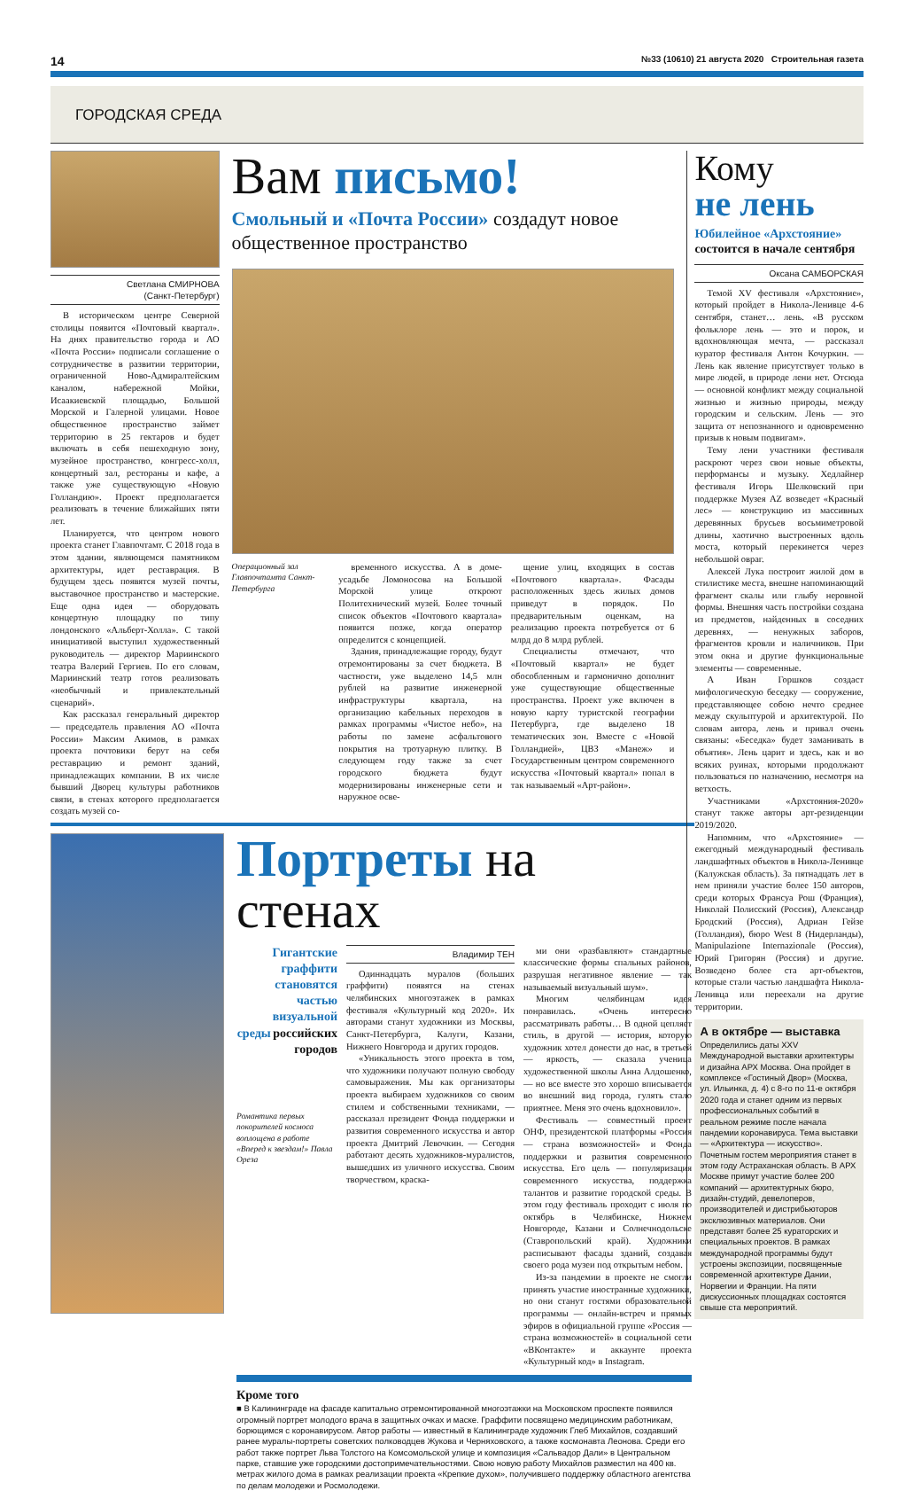14 №33 (10610) 21 августа 2020 Строительная газета
ГОРОДСКАЯ СРЕДА
Светлана СМИРНОВА
(Санкт-Петербург)
В историческом центре Северной столицы появится «Почтовый квартал». На днях правительство города и АО «Почта России» подписали соглашение о сотрудничестве в развитии территории, ограниченной Ново-Адмиралтейским каналом, набережной Мойки, Исаакиевской площадью, Большой Морской и Галерной улицами. Новое общественное пространство займет территорию в 25 гектаров и будет включать в себя пешеходную зону, музейное пространство, конгресс-холл, концертный зал, рестораны и кафе, а также уже существующую «Новую Голландию». Проект предполагается реализовать в течение ближайших пяти лет.
Планируется, что центром нового проекта станет Главпочтамт. С 2018 года в этом здании, являющемся памятником архитектуры, идет реставрация. В будущем здесь появятся музей почты, выставочное пространство и мастерские. Еще одна идея — оборудовать концертную площадку по типу лондонского «Альберт-Холла». С такой инициативой выступил художественный руководитель — директор Мариинского театра Валерий Гергиев. По его словам, Мариинский театр готов реализовать «необычный и привлекательный сценарий».
Как рассказал генеральный директор — председатель правления АО «Почта России» Максим Акимов, в рамках проекта почтовики берут на себя реставрацию и ремонт зданий, принадлежащих компании. В их числе бывший Дворец культуры работников связи, в стенах которого предполагается создать музей со-
Вам письмо!
Смольный и «Почта России» создадут новое общественное пространство
Операционный зал Главпочтамта Санкт-Петербурга
временного искусства. А в доме-усадьбе Ломоносова на Большой Морской улице откроют Политехнический музей. Более точный список объектов «Почтового квартала» появится позже, когда оператор определится с концепцией.
Здания, принадлежащие городу, будут отремонтированы за счет бюджета. В частности, уже выделено 14,5 млн рублей на развитие инженерной инфраструктуры квартала, на организацию кабельных переходов в рамках программы «Чистое небо», на работы по замене асфальтового покрытия на тротуарную плитку. В следующем году также за счет городского бюджета будут модернизированы инженерные сети и наружное осве-
щение улиц, входящих в состав «Почтового квартала». Фасады расположенных здесь жилых домов приведут в порядок. По предварительным оценкам, на реализацию проекта потребуется от 6 млрд до 8 млрд рублей.
Специалисты отмечают, что «Почтовый квартал» не будет обособленным и гармонично дополнит уже существующие общественные пространства. Проект уже включен в новую карту туристской географии Петербурга, где выделено 18 тематических зон. Вместе с «Новой Голландией», ЦВЗ «Манеж» и Государственным центром современного искусства «Почтовый квартал» попал в так называемый «Арт-район».
Кому
не лень
Юбилейное «Архстояние» состоится в начале сентября
Оксана САМБОРСКАЯ
Темой XV фестиваля «Архстояние», который пройдет в Никола-Ленивце 4-6 сентября, станет… лень. «В русском фольклоре лень — это и порок, и вдохновляющая мечта, — рассказал куратор фестиваля Антон Кочуркин. — Лень как явление присутствует только в мире людей, в природе лени нет. Отсюда — основной конфликт между социальной жизнью и жизнью природы, между городским и сельским. Лень — это защита от непознанного и одновременно призыв к новым подвигам».
Тему лени участники фестиваля раскроют через свои новые объекты, перформансы и музыку. Хедлайнер фестиваля Игорь Шелковский при поддержке Музея AZ возведет «Красный лес» — конструкцию из массивных деревянных брусьев восьмиметровой длины, хаотично выстроенных вдоль моста, который перекинется через небольшой овраг.
Алексей Лука построит жилой дом в стилистике места, внешне напоминающий фрагмент скалы или глыбу неровной формы. Внешняя часть постройки создана из предметов, найденных в соседних деревнях, — ненужных заборов, фрагментов кровли и наличников. При этом окна и другие функциональные элементы — современные.
А Иван Горшков создаст мифологическую беседку — сооружение, представляющее собою нечто среднее между скульптурой и архитектурой. По словам автора, лень и привал очень связаны: «Беседка» будет заманивать в объятия». Лень царит и здесь, как и во всяких руинах, которыми продолжают пользоваться по назначению, несмотря на ветхость.
Участниками «Архстояния-2020» станут также авторы арт-резиденции 2019/2020.
Напомним, что «Архстояние» — ежегодный международный фестиваль ландшафтных объектов в Никола-Ленивце (Калужская область). За пятнадцать лет в нем приняли участие более 150 авторов, среди которых Франсуа Рош (Франция), Николай Полисский (Россия), Александр Бродский (Россия), Адриан Гейзе (Голландия), бюро West 8 (Нидерланды), Manipulazione Internazionale (Россия), Юрий Григорян (Россия) и другие. Возведено более ста арт-объектов, которые стали частью ландшафта Никола-Ленивца или переехали на другие территории.
А в октябре — выставка
Определились даты XXV Международной выставки архитектуры и дизайна АРХ Москва. Она пройдет в комплексе «Гостиный Двор» (Москва, ул. Ильинка, д. 4) с 8-го по 11-е октября 2020 года и станет одним из первых профессиональных событий в реальном режиме после начала пандемии коронавируса. Тема выставки — «Архитектура — искусство». Почетным гостем мероприятия станет в этом году Астраханская область. В АРХ Москве примут участие более 200 компаний — архитектурных бюро, дизайн-студий, девелоперов, производителей и дистрибьюторов эксклюзивных материалов. Они представят более 25 кураторских и специальных проектов. В рамках международной программы будут устроены экспозиции, посвященные современной архитектуре Дании, Норвегии и Франции. На пяти дискуссионных площадках состоятся свыше ста мероприятий.
Портреты на стенах
Гигантские граффити становятся частью визуальной среды российских городов
Романтика первых покорителей космоса воплощена в работе «Вперед к звездам!» Павла Ореза
Владимир ТЕН
Одиннадцать муралов (больших граффити) появятся на стенах челябинских многоэтажек в рамках фестиваля «Культурный код 2020». Их авторами станут художники из Москвы, Санкт-Петербурга, Калуги, Казани, Нижнего Новгорода и других городов.
«Уникальность этого проекта в том, что художники получают полную свободу самовыражения. Мы как организаторы проекта выбираем художников со своим стилем и собственными техниками, — рассказал президент Фонда поддержки и развития современного искусства и автор проекта Дмитрий Левочкин. — Сегодня работают десять художников-муралистов, вышедших из уличного искусства. Своим творчеством, краска-
ми они «разбавляют» стандартные классические формы спальных районов, разрушая негативное явление — так называемый визуальный шум».
Многим челябинцам идея понравилась. «Очень интересно рассматривать работы… В одной цепляет стиль, в другой — история, которую художник хотел донести до нас, в третьей — яркость, — сказала ученица художественной школы Анна Алдошенко, — но все вместе это хорошо вписывается во внешний вид города, гулять стало приятнее. Меня это очень вдохновило».
Фестиваль — совместный проект ОНФ, президентской платформы «Россия — страна возможностей» и Фонда поддержки и развития современного искусства. Его цель — популяризация современного искусства, поддержка талантов и развитие городской среды. В этом году фестиваль проходит с июля по октябрь в Челябинске, Нижнем Новгороде, Казани и Солнечнодольске (Ставропольский край). Художники расписывают фасады зданий, создавая своего рода музеи под открытым небом.
Из-за пандемии в проекте не смогли принять участие иностранные художники, но они станут гостями образовательной программы — онлайн-встреч и прямых эфиров в официальной группе «Россия — страна возможностей» в социальной сети «ВКонтакте» и аккаунте проекта «Культурный код» в Instagram.
Кроме того
■ В Калининграде на фасаде капитально отремонтированной многоэтажки на Московском проспекте появился огромный портрет молодого врача в защитных очках и маске. Граффити посвящено медицинским работникам, борющимся с коронавирусом. Автор работы — известный в Калининграде художник Глеб Михайлов, создавший ранее муралы-портреты советских полководцев Жукова и Черняховского, а также космонавта Леонова. Среди его работ также портрет Льва Толстого на Комсомольской улице и композиция «Сальвадор Дали» в Центральном парке, ставшие уже городскими достопримечательностями. Свою новую работу Михайлов разместил на 400 кв. метрах жилого дома в рамках реализации проекта «Крепкие духом», получившего поддержку областного агентства по делам молодежи и Росмолодежи.